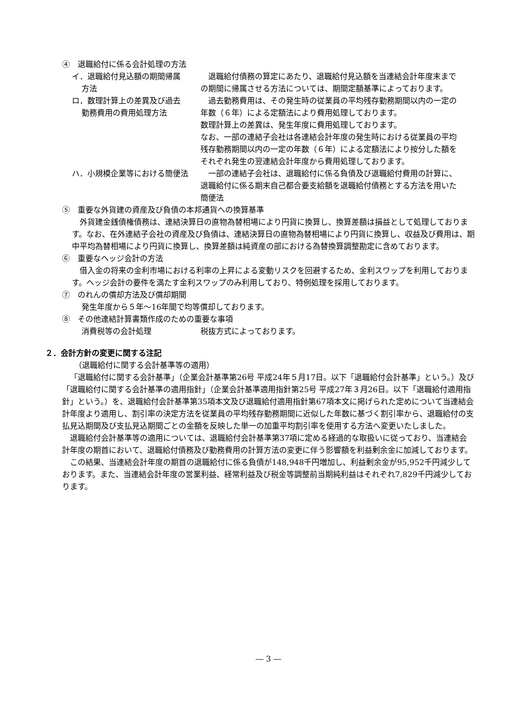④　退職給付に係る会計処理の方法
イ．退職給付見込額の期間帰属
方法
退職給付債務の算定にあたり、退職給付見込額を当連結会計年度末までの期間に帰属させる方法については、期間定額基準によっております。
ロ．数理計算上の差異及び過去
勤務費用の費用処理方法
過去勤務費用は、その発生時の従業員の平均残存勤務期間以内の一定の年数（６年）による定額法により費用処理しております。
数理計算上の差異は、発生年度に費用処理しております。
なお、一部の連結子会社は各連結会計年度の発生時における従業員の平均残存勤務期間以内の一定の年数（６年）による定額法により按分した額をそれぞれ発生の翌連結会計年度から費用処理しております。
ハ．小規模企業等における簡便法 一部の連結子会社は、退職給付に係る負債及び退職給付費用の計算に、退職給付に係る期末自己都合要支給額を退職給付債務とする方法を用いた簡便法
⑤　重要な外貨建の資産及び負債の本邦通貨への換算基準
外貨建金銭債権債務は、連結決算日の直物為替相場により円貨に換算し、換算差額は損益として処理しております。なお、在外連結子会社の資産及び負債は、連結決算日の直物為替相場により円貨に換算し、収益及び費用は、期中平均為替相場により円貨に換算し、換算差額は純資産の部における為替換算調整勘定に含めております。
⑥　重要なヘッジ会計の方法
借入金の将来の金利市場における利率の上昇による変動リスクを回避するため、金利スワップを利用しております。ヘッジ会計の要件を満たす金利スワップのみ利用しており、特例処理を採用しております。
⑦　のれんの償却方法及び償却期間
発生年度から５年～16年間で均等償却しております。
⑧　その他連結計算書類作成のための重要な事項
消費税等の会計処理 税抜方式によっております。
２．会計方針の変更に関する注記
（退職給付に関する会計基準等の適用）
「退職給付に関する会計基準」（企業会計基準第26号 平成24年５月17日。以下「退職給付会計基準」という。）及び「退職給付に関する会計基準の適用指針」（企業会計基準適用指針第25号 平成27年３月26日。以下「退職給付適用指針」という。）を、退職給付会計基準第35項本文及び退職給付適用指針第67項本文に掲げられた定めについて当連結会計年度より適用し、割引率の決定方法を従業員の平均残存勤務期間に近似した年数に基づく割引率から、退職給付の支払見込期間及び支払見込期間ごとの金額を反映した単一の加重平均割引率を使用する方法へ変更いたしました。
退職給付会計基準等の適用については、退職給付会計基準第37項に定める経過的な取扱いに従っており、当連結会計年度の期首において、退職給付債務及び勤務費用の計算方法の変更に伴う影響額を利益剰余金に加減しております。
この結果、当連結会計年度の期首の退職給付に係る負債が148,948千円増加し、利益剰余金が95,952千円減少しております。また、当連結会計年度の営業利益、経常利益及び税金等調整前当期純利益はそれぞれ7,829千円減少しております。
― 3 ―